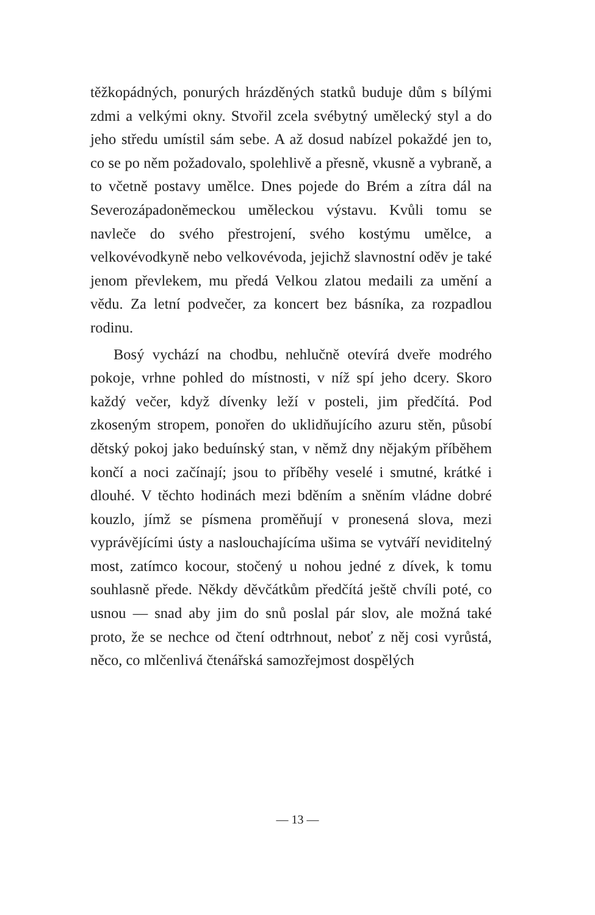těžkopádných, ponurých hrázděných statků buduje dům s bílými zdmi a velkými okny. Stvořil zcela svébytný umělecký styl a do jeho středu umístil sám sebe. A až dosud nabízel pokaždé jen to, co se po něm požadovalo, spolehlivě a přesně, vkusně a vybraně, a to včetně postavy umělce. Dnes pojede do Brém a zítra dál na Severozápadoněmeckou uměleckou výstavu. Kvůli tomu se navleče do svého přestrojení, svého kostýmu umělce, a velkovévodkyně nebo velkovévoda, jejichž slavnostní oděv je také jenom převlekem, mu předá Velkou zlatou medaili za umění a vědu. Za letní podvečer, za koncert bez básníka, za rozpadlou rodinu.
Bosý vychází na chodbu, nehlučně otevírá dveře modrého pokoje, vrhne pohled do místnosti, v níž spí jeho dcery. Skoro každý večer, když dívenky leží v posteli, jim předčítá. Pod zkoseným stropem, ponořen do uklidňujícího azuru stěn, působí dětský pokoj jako beduínský stan, v němž dny nějakým příběhem končí a noci začínají; jsou to příběhy veselé i smutné, krátké i dlouhé. V těchto hodinách mezi bděním a sněním vládne dobré kouzlo, jímž se písmena proměňují v pronesená slova, mezi vyprávějícími ústy a naslouchajícíma ušima se vytváří neviditelný most, zatímco kocour, stočený u nohou jedné z dívek, k tomu souhlasně přede. Někdy děvčátkům předčítá ještě chvíli poté, co usnou — snad aby jim do snů poslal pár slov, ale možná také proto, že se nechce od čtení odtrhnout, neboť z něj cosi vyrůstá, něco, co mlčenlivá čtenářská samozřejmost dospělých
— 13 —